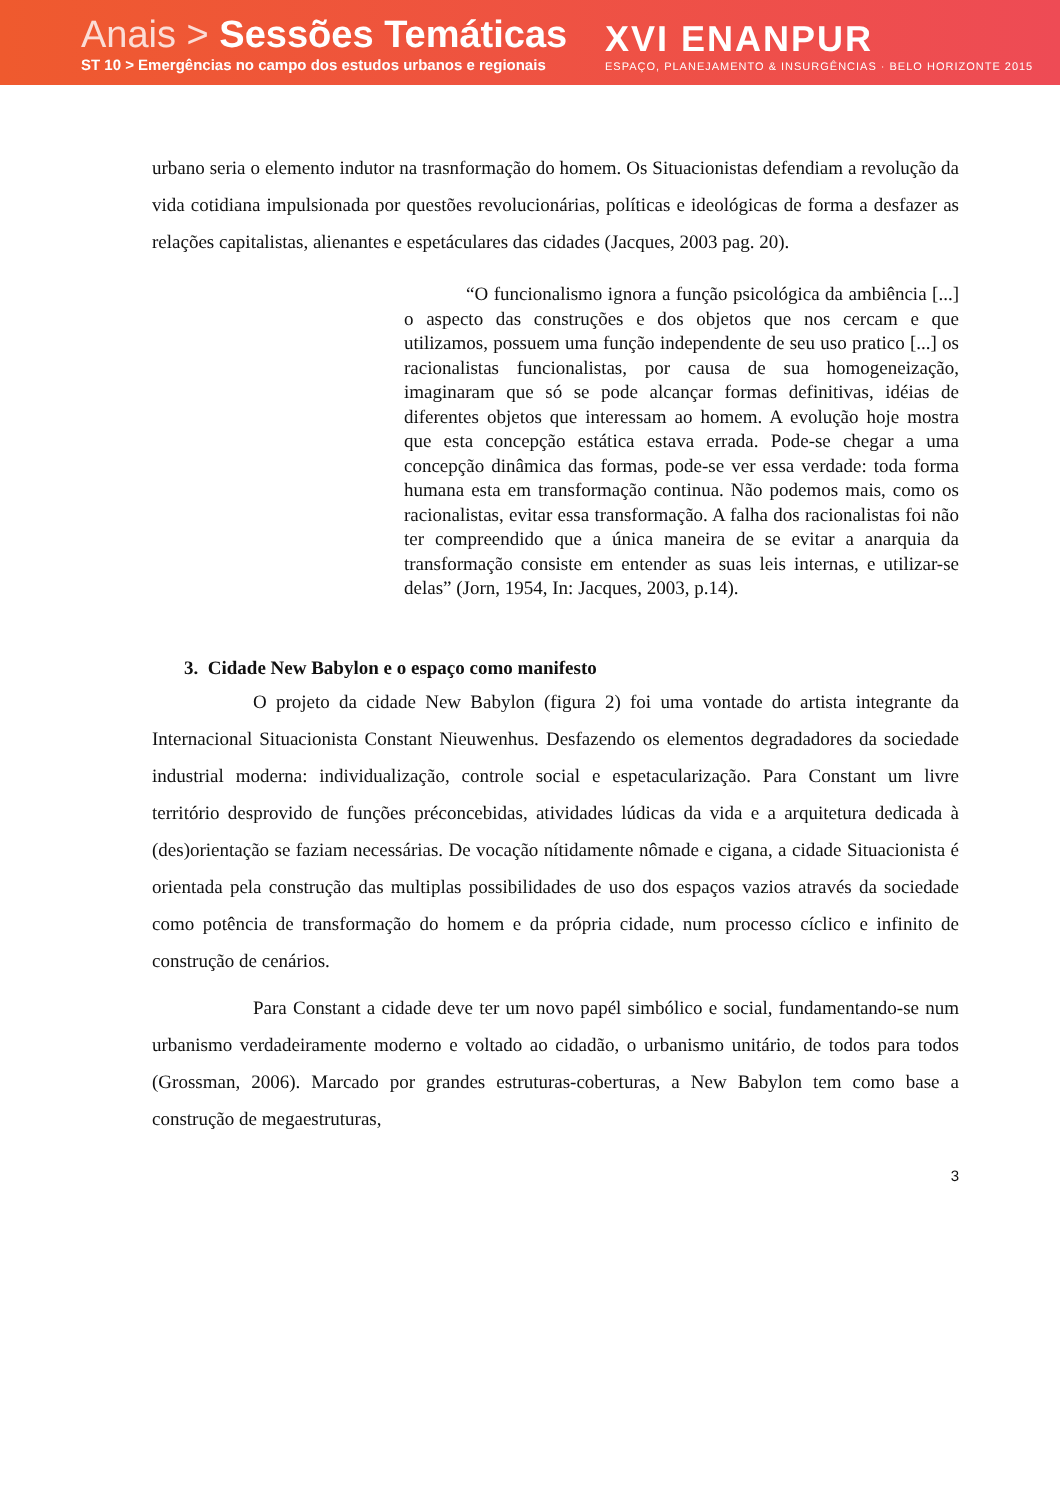Anais > Sessões Temáticas
ST 10 > Emergências no campo dos estudos urbanos e regionais
XVI ENANPUR
ESPAÇO, PLANEJAMENTO & INSURGÊNCIAS · BELO HORIZONTE 2015
urbano seria o elemento indutor na trasnformação do homem. Os Situacionistas defendiam a revolução da vida cotidiana impulsionada por questões revolucionárias, políticas e ideológicas de forma a desfazer as relações capitalistas, alienantes e espetáculares das cidades (Jacques, 2003 pag. 20).
“O funcionalismo ignora a função psicológica da ambiência [...] o aspecto das construções e dos objetos que nos cercam e que utilizamos, possuem uma função independente de seu uso pratico [...] os racionalistas funcionalistas, por causa de sua homogeneização, imaginaram que só se pode alcançar formas definitivas, idéias de diferentes objetos que interessam ao homem. A evolução hoje mostra que esta concepção estática estava errada. Pode-se chegar a uma concepção dinâmica das formas, pode-se ver essa verdade: toda forma humana esta em transformação continua. Não podemos mais, como os racionalistas, evitar essa transformação. A falha dos racionalistas foi não ter compreendido que a única maneira de se evitar a anarquia da transformação consiste em entender as suas leis internas, e utilizar-se delas” (Jorn, 1954, In: Jacques, 2003, p.14).
3. Cidade New Babylon e o espaço como manifesto
O projeto da cidade New Babylon (figura 2) foi uma vontade do artista integrante da Internacional Situacionista Constant Nieuwenhus. Desfazendo os elementos degradadores da sociedade industrial moderna: individualização, controle social e espetacularização. Para Constant um livre território desprovido de funções préconcebidas, atividades lúdicas da vida e a arquitetura dedicada à (des)orientação se faziam necessárias. De vocação nítidamente nômade e cigana, a cidade Situacionista é orientada pela construção das multiplas possibilidades de uso dos espaços vazios através da sociedade como potência de transformação do homem e da própria cidade, num processo cíclico e infinito de construção de cenários.
Para Constant a cidade deve ter um novo papél simbólico e social, fundamentando-se num urbanismo verdadeiramente moderno e voltado ao cidadão, o urbanismo unitário, de todos para todos (Grossman, 2006). Marcado por grandes estruturas-coberturas, a New Babylon tem como base a construção de megaestruturas,
3